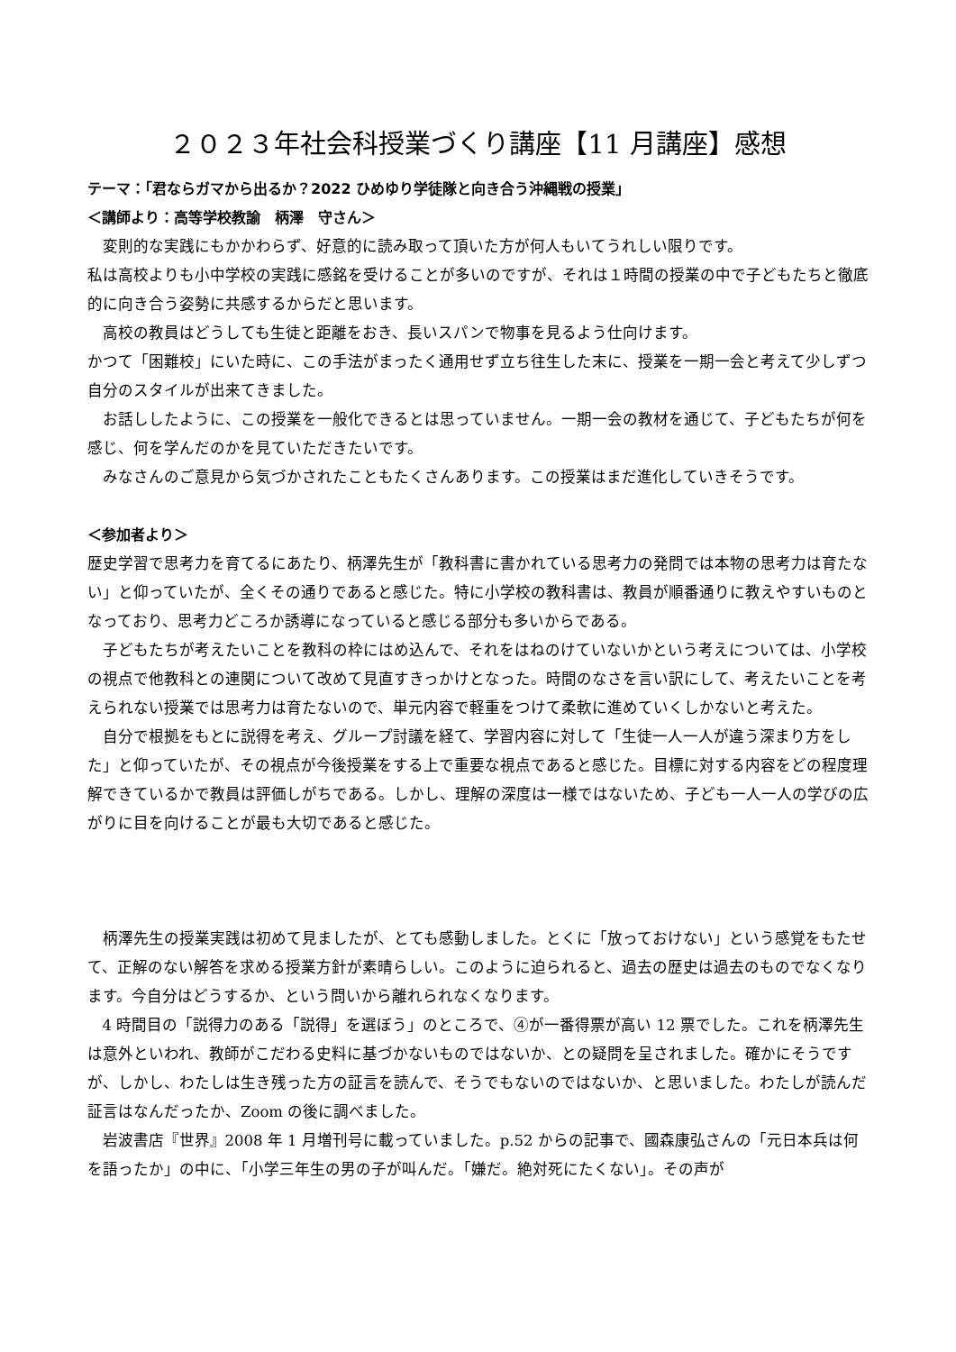２０２３年社会科授業づくり講座【11 月講座】感想
テーマ：「君ならガマから出るか？2022 ひめゆり学徒隊と向き合う沖縄戦の授業」
＜講師より：高等学校教諭　柄澤　守さん＞
変則的な実践にもかかわらず、好意的に読み取って頂いた方が何人もいてうれしい限りです。
私は高校よりも小中学校の実践に感銘を受けることが多いのですが、それは１時間の授業の中で子どもたちと徹底的に向き合う姿勢に共感するからだと思います。
高校の教員はどうしても生徒と距離をおき、長いスパンで物事を見るよう仕向けます。
かつて「困難校」にいた時に、この手法がまったく通用せず立ち往生した末に、授業を一期一会と考えて少しずつ自分のスタイルが出来てきました。
お話ししたように、この授業を一般化できるとは思っていません。一期一会の教材を通じて、子どもたちが何を感じ、何を学んだのかを見ていただきたいです。
みなさんのご意見から気づかされたこともたくさんあります。この授業はまだ進化していきそうです。
＜参加者より＞
歴史学習で思考力を育てるにあたり、柄澤先生が「教科書に書かれている思考力の発問では本物の思考力は育たない」と仰っていたが、全くその通りであると感じた。特に小学校の教科書は、教員が順番通りに教えやすいものとなっており、思考力どころか誘導になっていると感じる部分も多いからである。
子どもたちが考えたいことを教科の枠にはめ込んで、それをはねのけていないかという考えについては、小学校の視点で他教科との連関について改めて見直すきっかけとなった。時間のなさを言い訳にして、考えたいことを考えられない授業では思考力は育たないので、単元内容で軽重をつけて柔軟に進めていくしかないと考えた。
自分で根拠をもとに説得を考え、グループ討議を経て、学習内容に対して「生徒一人一人が違う深まり方をした」と仰っていたが、その視点が今後授業をする上で重要な視点であると感じた。目標に対する内容をどの程度理解できているかで教員は評価しがちである。しかし、理解の深度は一様ではないため、子ども一人一人の学びの広がりに目を向けることが最も大切であると感じた。
柄澤先生の授業実践は初めて見ましたが、とても感動しました。とくに「放っておけない」という感覚をもたせて、正解のない解答を求める授業方針が素晴らしい。このように迫られると、過去の歴史は過去のものでなくなります。今自分はどうするか、という問いから離れられなくなります。
4 時間目の「説得力のある「説得」を選ぼう」のところで、④が一番得票が高い 12 票でした。これを柄澤先生は意外といわれ、教師がこだわる史料に基づかないものではないか、との疑問を呈されました。確かにそうですが、しかし、わたしは生き残った方の証言を読んで、そうでもないのではないか、と思いました。わたしが読んだ証言はなんだったか、Zoom の後に調べました。
岩波書店『世界』2008 年 1 月増刊号に載っていました。p.52 からの記事で、國森康弘さんの「元日本兵は何を語ったか」の中に、「小学三年生の男の子が叫んだ。「嫌だ。絶対死にたくない」。その声が